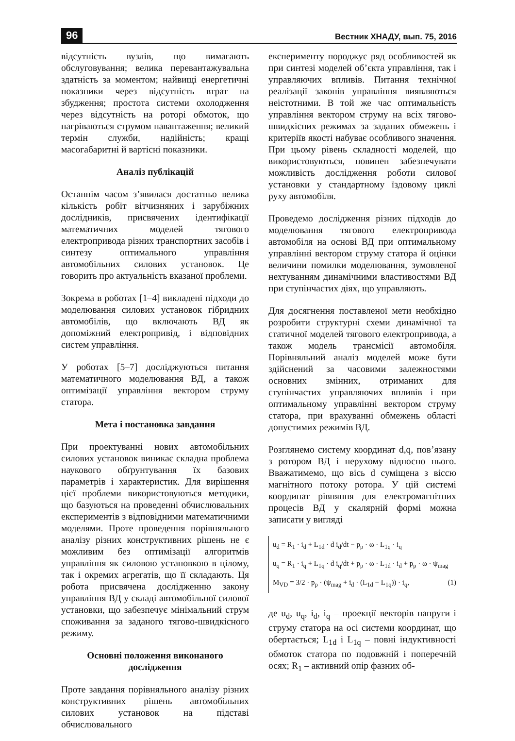96 Вестник ХНАДУ, вып. 75, 2016
відсутність вузлів, що вимагають обслуговування; велика перевантажувальна здатність за моментом; найвищі енергетичні показники через відсутність втрат на збудження; простота системи охолодження через відсутність на роторі обмоток, що нагріваються струмом навантаження; великий термін служби, надійність; кращі масогабаритні й вартісні показники.
Аналіз публікацій
Останнім часом з’явилася достатньо велика кількість робіт вітчизняних і зарубіжних дослідників, присвячених ідентифікації математичних моделей тягового електропривода різних транспортних засобів і синтезу оптимального управління автомобільних силових установок. Це говорить про актуальність вказаної проблеми.
Зокрема в роботах [1–4] викладені підходи до моделювання силових установок гібридних автомобілів, що включають ВД як допоміжний електропривід, і відповідних систем управління.
У роботах [5–7] досліджуються питання математичного моделювання ВД, а також оптимізації управління вектором струму статора.
Мета і постановка завдання
При проектуванні нових автомобільних силових установок виникає складна проблема наукового обґрунтування їх базових параметрів і характеристик. Для вирішення цієї проблеми використовуються методики, що базуються на проведенні обчислювальних експериментів з відповідними математичними моделями. Проте проведення порівняльного аналізу різних конструктивних рішень не є можливим без оптимізації алгоритмів управління як силовою установкою в цілому, так і окремих агрегатів, що її складають. Ця робота присвячена дослідженню закону управління ВД у складі автомобільної силової установки, що забезпечує мінімальний струм споживання за заданого тягово-швидкісного режиму.
Основні положення виконаного дослідження
Проте завдання порівняльного аналізу різних конструктивних рішень автомобільних силових установок на підставі обчислювального
експерименту породжує ряд особливостей як при синтезі моделей об’єкта управління, так і управляючих впливів. Питання технічної реалізації законів управління виявляються неістотними. В той же час оптимальність управління вектором струму на всіх тягово-швидкісних режимах за заданих обмежень і критеріїв якості набуває особливого значення. При цьому рівень складності моделей, що використовуються, повинен забезпечувати можливість дослідження роботи силової установки у стандартному їздовому циклі руху автомобіля.
Проведемо дослідження різних підходів до моделювання тягового електропривода автомобіля на основі ВД при оптимальному управлінні вектором струму статора й оцінки величини помилки моделювання, зумовленої нехтуванням динамічними властивостями ВД при ступінчастих діях, що управляють.
Для досягнення поставленої мети необхідно розробити структурні схеми динамічної та статичної моделей тягового електропривода, а також модель трансмісії автомобіля. Порівняльний аналіз моделей може бути здійснений за часовими залежностями основних змінних, отриманих для ступінчастих управляючих впливів і при оптимальному управлінні вектором струму статора, при врахуванні обмежень області допустимих режимів ВД.
Розглянемо систему координат d,q, пов’язану з ротором ВД і нерухому відносно нього. Вважатимемо, що вісь d суміщена з віссю магнітного потоку ротора. У цій системі координат рівняння для електромагнітних процесів ВД у скалярній формі можна записати у вигляді
u<sub>d</sub> = R<sub>1</sub> · i<sub>d</sub> + L<sub>1d</sub> · d i<sub>d</sub>/dt − p<sub>p</sub> · ω · L<sub>1q</sub> · i<sub>q</sub>
u<sub>q</sub> = R<sub>1</sub> · i<sub>q</sub> + L<sub>1q</sub> · d i<sub>q</sub>/dt + p<sub>p</sub> · ω · L<sub>1d</sub> · i<sub>d</sub> + p<sub>p</sub> · ω · ψ<sub>mag</sub>
M<sub>VD</sub> = 3/2 · p<sub>p</sub> · (ψ<sub>mag</sub> + i<sub>d</sub> · (L<sub>1d</sub> − L<sub>1q</sub>)) · i<sub>q</sub>, (1)
де u<sub>d</sub>, u<sub>q</sub>, i<sub>d</sub>, i<sub>q</sub> – проекції векторів напруги і струму статора на осі системи координат, що обертається; L<sub>1d</sub> і L<sub>1q</sub> – повні індуктивності обмоток статора по подовжній і поперечній осях; R<sub>1</sub> – активний опір фазних об-